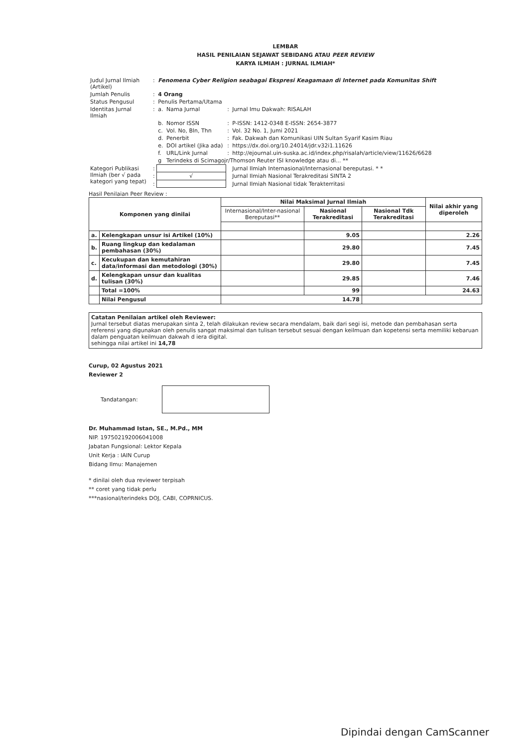LEMBAR
HASIL PENILAIAN SEJAWAT SEBIDANG ATAU PEER REVIEW
KARYA ILMIAH : JURNAL ILMIAH*
| Judul Jurnal Ilmiah (Artikel) | : | Fenomena Cyber Religion seabagai Ekspresi Keagamaan di Internet pada Komunitas Shift | | | |
| Jumlah Penulis | : | 4 Orang | | | |
| Status Pengusul | : | Penulis Pertama/Utama | | | |
| Identitas Jurnal Ilmiah | : | a. | Nama Jurnal | : | Jurnal Imu Dakwah: RISALAH |
| | | b. | Nomor ISSN | : | P-ISSN: 1412-0348 E-ISSN: 2654-3877 |
| | | c. | Vol. No, Bln, Thn | : | Vol. 32 No. 1, Jumi 2021 |
| | | d. | Penerbit | : | Fak. Dakwah dan Komunikasi UIN Sultan Syarif Kasim Riau |
| | | e. | DOI artikel (Jika ada) | : | https://dx.doi.org/10.24014/jdr.v32i1.11626 |
| | | f. | URL/Link Jurnal | : | http://ejournal.uin-suska.ac.id/index.php/risalah/article/view/11626/6628 |
| | | g | Terindeks di Scimagojr/Thomson Reuter ISI knowledge atau di... ** | | |
| Kategori Publikasi Ilmiah (ber √ pada kategori yang tepat) | : | | | | Jurnal Ilmiah Internasional/Internasional bereputasi. * * |
| | : | √ | | | Jurnal Ilmiah Nasional Terakreditasi SINTA 2 |
| | : | | | | Jurnal Ilmiah Nasional tidak Terakterritasi |
Hasil Penilaian Peer Review :
| Komponen yang dinilai | | Nilai Maksimal Jurnal Ilmiah | | | Nilai akhir yang diperoleh |
| --- | --- | --- | --- | --- | --- |
| | | Internasional/Inter-nasional Bereputasi** | Nasional Terakreditasi | Nasional Tdk Terakreditasi | |
| a. | Kelengkapan unsur isi Artikel (10%) | | 9.05 | | 2.26 |
| b. | Ruang lingkup dan kedalaman pembahasan (30%) | | 29.80 | | 7.45 |
| c. | Kecukupan dan kemutahiran data/informasi dan metodologi (30%) | | 29.80 | | 7.45 |
| d. | Kelengkapan unsur dan kualitas tulisan (30%) | | 29.85 | | 7.46 |
| | Total =100% | | 99 | | 24.63 |
| | Nilai Pengusul | 14.78 | | | |
Catatan Penilaian artikel oleh Reviewer:
Jurnal tersebut diatas merupakan sinta 2, telah dilakukan review secara mendalam, baik dari segi isi, metode dan pembahasan serta referensi yang digunakan oleh penulis sangat maksimal dan tulisan tersebut sesuai dengan keilmuan dan kopetensi serta memiliki kebaruan dalam penguatan keilmuan dakwah d iera digital.
sehingga nilai artikel ini 14,78
Curup, 02 Agustus 2021
Reviewer 2
Tandatangan:
Dr. Muhammad Istan, SE., M.Pd., MM
NIP. 197502192006041008
Jabatan Fungsional: Lektor Kepala
Unit Kerja : IAIN Curup
Bidang Ilmu: Manajemen
* dinilai oleh dua reviewer terpisah
** coret yang tidak perlu
***nasional/terindeks DOJ, CABI, COPRNICUS.
Dipindai dengan CamScanner